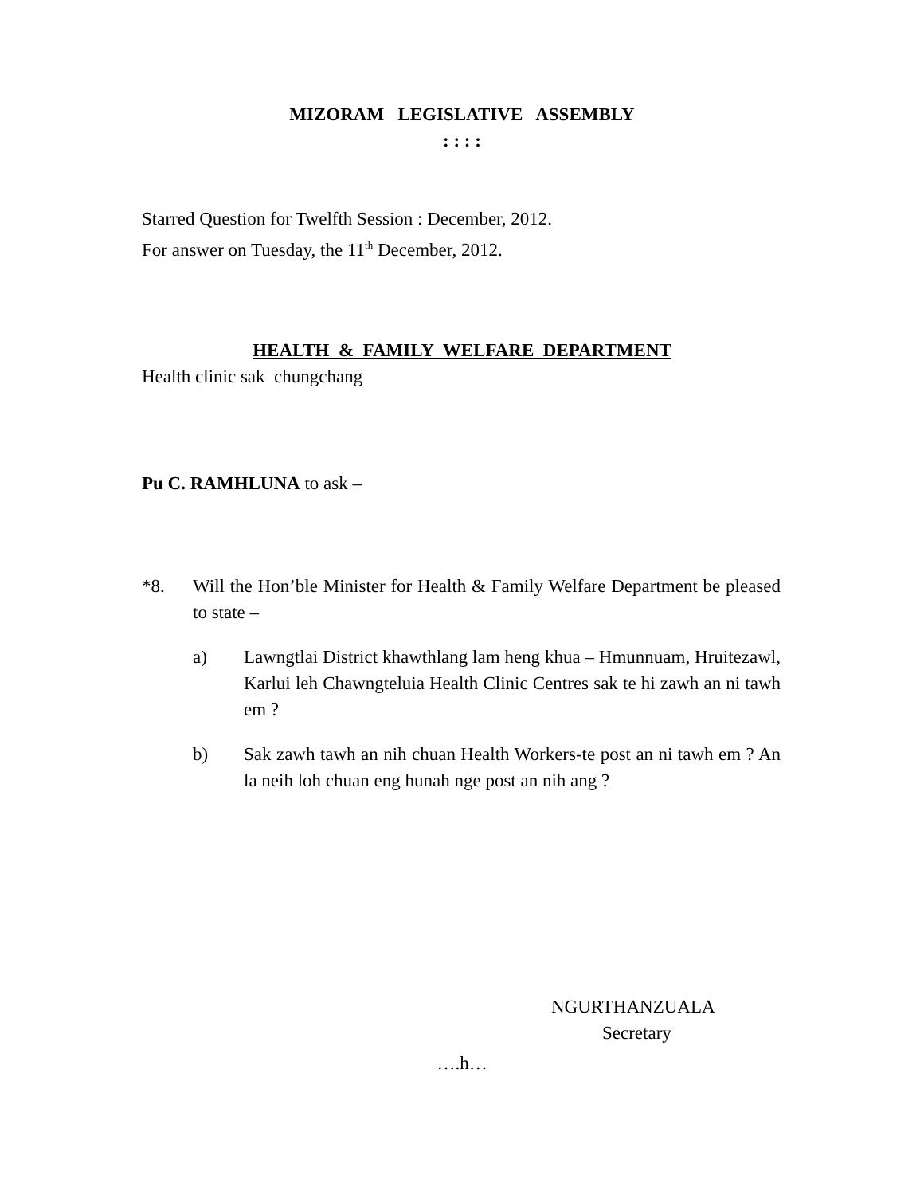MIZORAM LEGISLATIVE ASSEMBLY
: : : :
Starred Question for Twelfth Session : December, 2012.
For answer on Tuesday, the 11<sup>th</sup> December, 2012.
HEALTH & FAMILY WELFARE DEPARTMENT
Health clinic sak chungchang
Pu C. RAMHLUNA to ask –
*8. Will the Hon’ble Minister for Health & Family Welfare Department be pleased to state –
a) Lawngtlai District khawthlang lam heng khua – Hmunnuam, Hruitezawl, Karlui leh Chawngteluia Health Clinic Centres sak te hi zawh an ni tawh em ?
b) Sak zawh tawh an nih chuan Health Workers-te post an ni tawh em ? An la neih loh chuan eng hunah nge post an nih ang ?
NGURTHANZUALA
Secretary
….h…